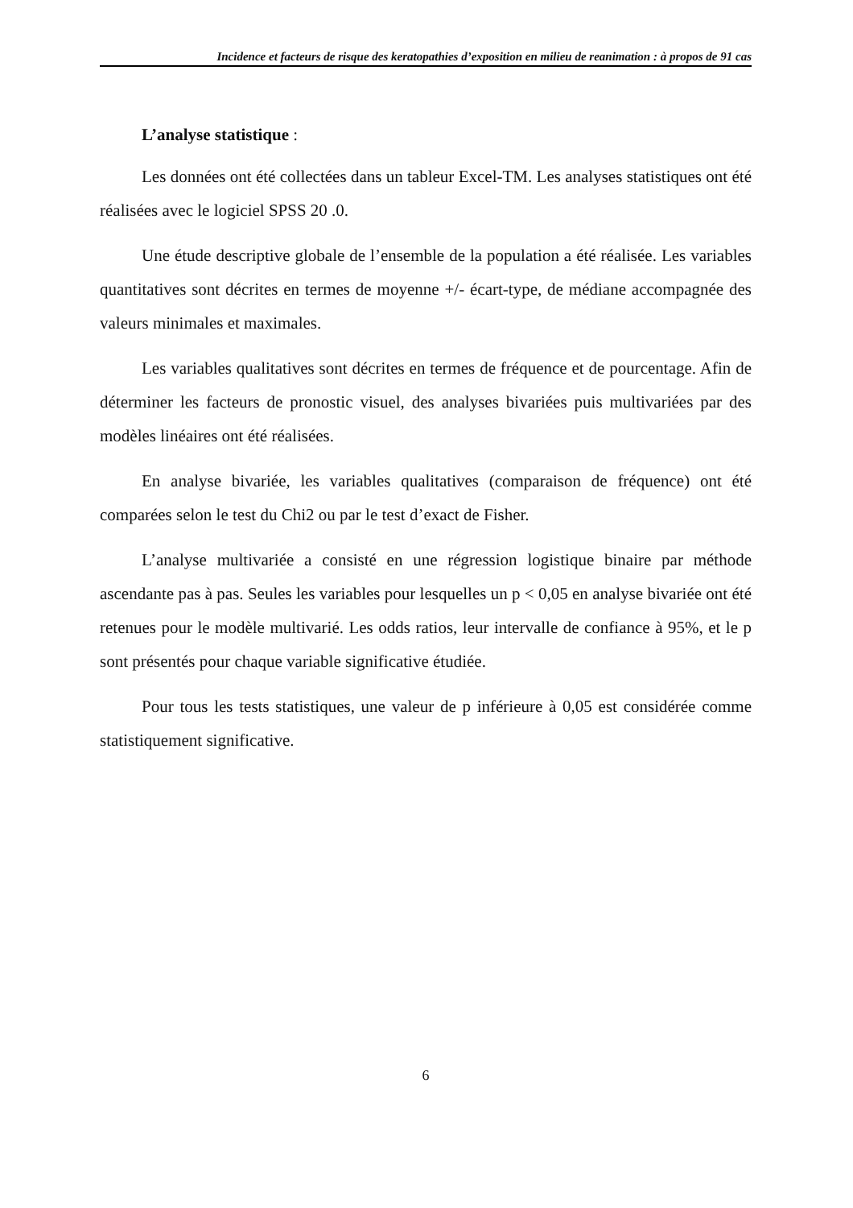Incidence et facteurs de risque des keratopathies d’exposition en milieu de reanimation : à propos de 91 cas
L’analyse statistique :
Les données ont été collectées dans un tableur Excel-TM. Les analyses statistiques ont été réalisées avec le logiciel SPSS 20 .0.
Une étude descriptive globale de l’ensemble de la population a été réalisée. Les variables quantitatives sont décrites en termes de moyenne +/- écart-type, de médiane accompagnée des valeurs minimales et maximales.
Les variables qualitatives sont décrites en termes de fréquence et de pourcentage. Afin de déterminer les facteurs de pronostic visuel, des analyses bivariées puis multivariées par des modèles linéaires ont été réalisées.
En analyse bivariée, les variables qualitatives (comparaison de fréquence) ont été comparées selon le test du Chi2 ou par le test d’exact de Fisher.
L’analyse multivariée a consisté en une régression logistique binaire par méthode ascendante pas à pas. Seules les variables pour lesquelles un p < 0,05 en analyse bivariée ont été retenues pour le modèle multivarié. Les odds ratios, leur intervalle de confiance à 95%, et le p sont présentés pour chaque variable significative étudiée.
Pour tous les tests statistiques, une valeur de p inférieure à 0,05 est considérée comme statistiquement significative.
6